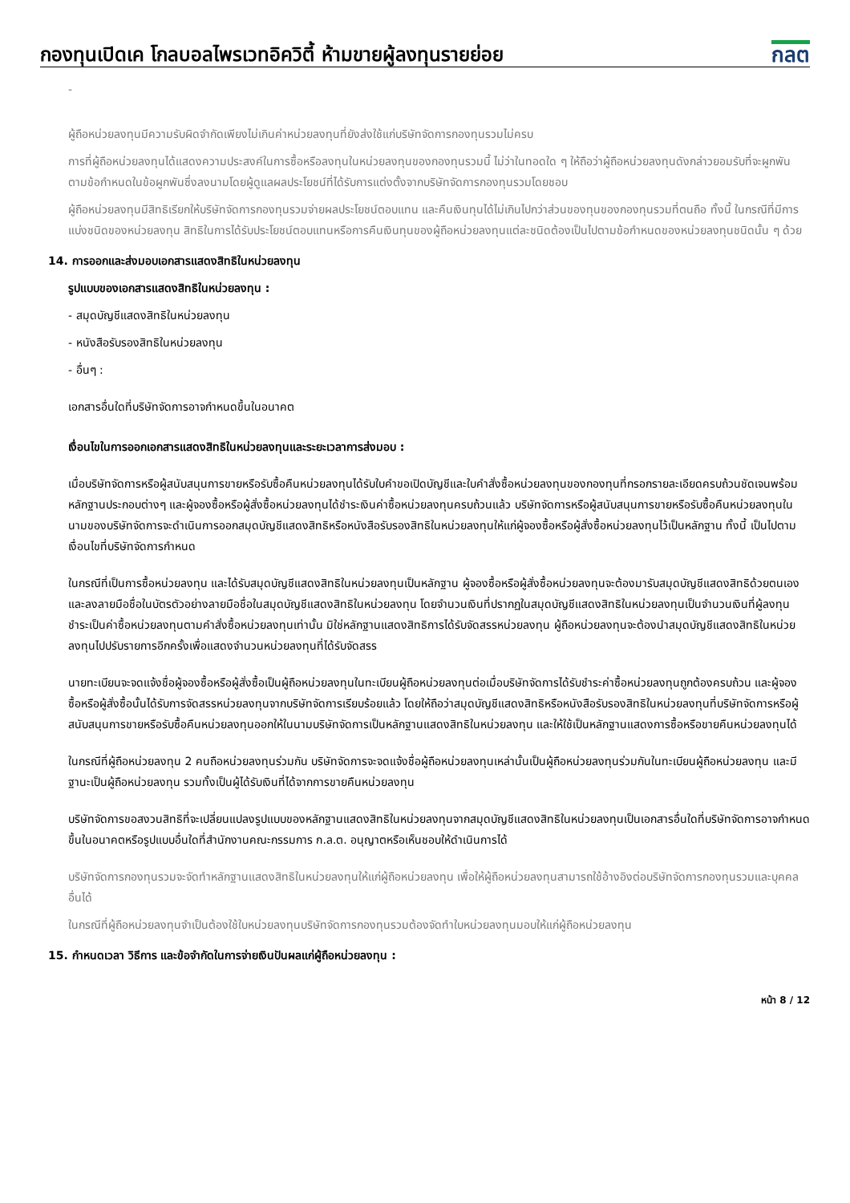กองทุนเปิดเค โกลบอลไพรเวทอิควิตี้ ห้ามขายผู้ลงทุนรายย่อย
กลต
-
ผู้ถือหน่วยลงทุนมีความรับผิดจำกัดเพียงไม่เกินค่าหน่วยลงทุนที่ยังส่งใช้แก่บริษัทจัดการกองทุนรวมไม่ครบ
การที่ผู้ถือหน่วยลงทุนได้แสดงความประสงค์ในการซื้อหรือลงทุนในหน่วยลงทุนของกองทุนรวมนี้ ไม่ว่าในทอดใด ๆ ให้ถือว่าผู้ถือหน่วยลงทุนดังกล่าวยอมรับที่จะผูกพันตามข้อกำหนดในข้อผูกพันซึ่งลงนามโดยผู้ดูแลผลประโยชน์ที่ได้รับการแต่งตั้งจากบริษัทจัดการกองทุนรวมโดยชอบ
ผู้ถือหน่วยลงทุนมีสิทธิเรียกให้บริษัทจัดการกองทุนรวมจ่ายผลประโยชน์ตอบแทน และคืนเงินทุนได้ไม่เกินไปกว่าส่วนของทุนของกองทุนรวมที่ตนถือ ทั้งนี้ ในกรณีที่มีการแบ่งชนิดของหน่วยลงทุน สิทธิในการได้รับประโยชน์ตอบแทนหรือการคืนเงินทุนของผู้ถือหน่วยลงทุนแต่ละชนิดต้องเป็นไปตามข้อกำหนดของหน่วยลงทุนชนิดนั้น ๆ ด้วย
14. การออกและส่งมอบเอกสารแสดงสิทธิในหน่วยลงทุน
รูปแบบของเอกสารแสดงสิทธิในหน่วยลงทุน :
- สมุดบัญชีแสดงสิทธิในหน่วยลงทุน
- หนังสือรับรองสิทธิในหน่วยลงทุน
- อื่นๆ :
เอกสารอื่นใดที่บริษัทจัดการอาจกำหนดขึ้นในอนาคต
เงื่อนไขในการออกเอกสารแสดงสิทธิในหน่วยลงทุนและระยะเวลาการส่งมอบ :
เมื่อบริษัทจัดการหรือผู้สนับสนุนการขายหรือรับซื้อคืนหน่วยลงทุนได้รับใบคำขอเปิดบัญชีและใบคำสั่งซื้อหน่วยลงทุนของกองทุนที่กรอกรายละเอียดครบถ้วนชัดเจนพร้อมหลักฐานประกอบต่างๆ และผู้จองซื้อหรือผู้สั่งซื้อหน่วยลงทุนได้ชำระเงินค่าซื้อหน่วยลงทุนครบถ้วนแล้ว บริษัทจัดการหรือผู้สนับสนุนการขายหรือรับซื้อคืนหน่วยลงทุนในนามของบริษัทจัดการจะดำเนินการออกสมุดบัญชีแสดงสิทธิหรือหนังสือรับรองสิทธิในหน่วยลงทุนให้แก่ผู้จองซื้อหรือผู้สั่งซื้อหน่วยลงทุนไว้เป็นหลักฐาน ทั้งนี้ เป็นไปตามเงื่อนไขที่บริษัทจัดการกำหนด
ในกรณีที่เป็นการซื้อหน่วยลงทุน และได้รับสมุดบัญชีแสดงสิทธิในหน่วยลงทุนเป็นหลักฐาน ผู้จองซื้อหรือผู้สั่งซื้อหน่วยลงทุนจะต้องมารับสมุดบัญชีแสดงสิทธิด้วยตนเองและลงลายมือชื่อในบัตรตัวอย่างลายมือชื่อในสมุดบัญชีแสดงสิทธิในหน่วยลงทุน โดยจำนวนเงินที่ปรากฏในสมุดบัญชีแสดงสิทธิในหน่วยลงทุนเป็นจำนวนเงินที่ผู้ลงทุนชำระเป็นค่าซื้อหน่วยลงทุนตามคำสั่งซื้อหน่วยลงทุนเท่านั้น มิใช่หลักฐานแสดงสิทธิการได้รับจัดสรรหน่วยลงทุน ผู้ถือหน่วยลงทุนจะต้องนำสมุดบัญชีแสดงสิทธิในหน่วยลงทุนไปปรับรายการอีกครั้งเพื่อแสดงจำนวนหน่วยลงทุนที่ได้รับจัดสรร
นายทะเบียนจะจดแจ้งชื่อผู้จองซื้อหรือผู้สั่งซื้อเป็นผู้ถือหน่วยลงทุนในทะเบียนผู้ถือหน่วยลงทุนต่อเมื่อบริษัทจัดการได้รับชำระค่าซื้อหน่วยลงทุนถูกต้องครบถ้วน และผู้จองซื้อหรือผู้สั่งซื้อนั้นได้รับการจัดสรรหน่วยลงทุนจากบริษัทจัดการเรียบร้อยแล้ว โดยให้ถือว่าสมุดบัญชีแสดงสิทธิหรือหนังสือรับรองสิทธิในหน่วยลงทุนที่บริษัทจัดการหรือผู้สนับสนุนการขายหรือรับซื้อคืนหน่วยลงทุนออกให้ในนามบริษัทจัดการเป็นหลักฐานแสดงสิทธิในหน่วยลงทุน และให้ใช้เป็นหลักฐานแสดงการซื้อหรือขายคืนหน่วยลงทุนได้
ในกรณีที่ผู้ถือหน่วยลงทุน 2 คนถือหน่วยลงทุนร่วมกัน บริษัทจัดการจะจดแจ้งชื่อผู้ถือหน่วยลงทุนเหล่านั้นเป็นผู้ถือหน่วยลงทุนร่วมกันในทะเบียนผู้ถือหน่วยลงทุน และมีฐานะเป็นผู้ถือหน่วยลงทุน รวมทั้งเป็นผู้ได้รับเงินที่ได้จากการขายคืนหน่วยลงทุน
บริษัทจัดการขอสงวนสิทธิที่จะเปลี่ยนแปลงรูปแบบของหลักฐานแสดงสิทธิในหน่วยลงทุนจากสมุดบัญชีแสดงสิทธิในหน่วยลงทุนเป็นเอกสารอื่นใดที่บริษัทจัดการอาจกำหนดขึ้นในอนาคตหรือรูปแบบอื่นใดที่สำนักงานคณะกรรมการ ก.ล.ต. อนุญาตหรือเห็นชอบให้ดำเนินการได้
บริษัทจัดการกองทุนรวมจะจัดทำหลักฐานแสดงสิทธิในหน่วยลงทุนให้แก่ผู้ถือหน่วยลงทุน เพื่อให้ผู้ถือหน่วยลงทุนสามารถใช้อ้างอิงต่อบริษัทจัดการกองทุนรวมและบุคคลอื่นได้
ในกรณีที่ผู้ถือหน่วยลงทุนจำเป็นต้องใช้ใบหน่วยลงทุนบริษัทจัดการกองทุนรวมต้องจัดทำใบหน่วยลงทุนมอบให้แก่ผู้ถือหน่วยลงทุน
15. กำหนดเวลา วิธีการ และข้อจำกัดในการจ่ายเงินปันผลแก่ผู้ถือหน่วยลงทุน :
หน้า 8 / 12